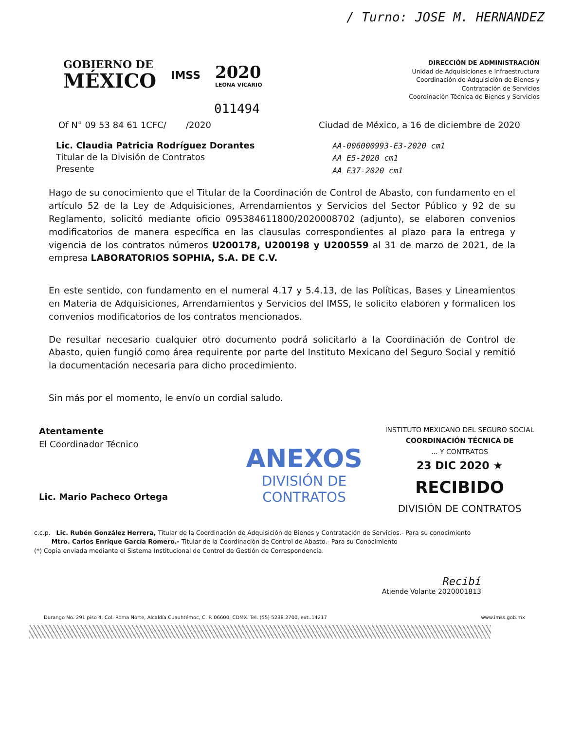/ Turno: JOSE M. HERNANDEZ
GOBIERNO DE
MÉXICO
IMSS
2020
LEONA VICARIO
DIRECCIÓN DE ADMINISTRACIÓN
Unidad de Adquisiciones e Infraestructura
Coordinación de Adquisición de Bienes y
Contratación de Servicios
Coordinación Técnica de Bienes y Servicios
011494
Of N° 09 53 84 61 1CFC/ /2020 Ciudad de México, a 16 de diciembre de 2020
Lic. Claudia Patricia Rodríguez Dorantes
Titular de la División de Contratos
Presente
AA-006000993-E3-2020 cm1
AA E5-2020 cm1
AA E37-2020 cm1
Hago de su conocimiento que el Titular de la Coordinación de Control de Abasto, con fundamento en el artículo 52 de la Ley de Adquisiciones, Arrendamientos y Servicios del Sector Público y 92 de su Reglamento, solicitó mediante oficio 095384611800/2020008702 (adjunto), se elaboren convenios modificatorios de manera específica en las clausulas correspondientes al plazo para la entrega y vigencia de los contratos números U200178, U200198 y U200559 al 31 de marzo de 2021, de la empresa LABORATORIOS SOPHIA, S.A. DE C.V.
En este sentido, con fundamento en el numeral 4.17 y 5.4.13, de las Políticas, Bases y Lineamientos en Materia de Adquisiciones, Arrendamientos y Servicios del IMSS, le solicito elaboren y formalicen los convenios modificatorios de los contratos mencionados.
De resultar necesario cualquier otro documento podrá solicitarlo a la Coordinación de Control de Abasto, quien fungió como área requirente por parte del Instituto Mexicano del Seguro Social y remitió la documentación necesaria para dicho procedimiento.
Sin más por el momento, le envío un cordial saludo.
Atentamente
El Coordinador Técnico
Lic. Mario Pacheco Ortega
ANEXOS
DIVISIÓN DE CONTRATOS
INSTITUTO MEXICANO DEL SEGURO SOCIAL
COORDINACIÓN TÉCNICA DE
... Y CONTRATOS
23 DIC 2020 ★
RECIBIDO
DIVISIÓN DE CONTRATOS
c.c.p. Lic. Rubén González Herrera, Titular de la Coordinación de Adquisición de Bienes y Contratación de Servicios.- Para su conocimiento
Mtro. Carlos Enrique García Romero.- Titular de la Coordinación de Control de Abasto.- Para su Conocimiento
(*) Copia enviada mediante el Sistema Institucional de Control de Gestión de Correspondencia.
Recibí
Atiende Volante 2020001813
Durango No. 291 piso 4, Col. Roma Norte, Alcaldía Cuauhtémoc, C. P. 06600, CDMX. Tel. (55) 5238 2700, ext..14217 www.imss.gob.mx